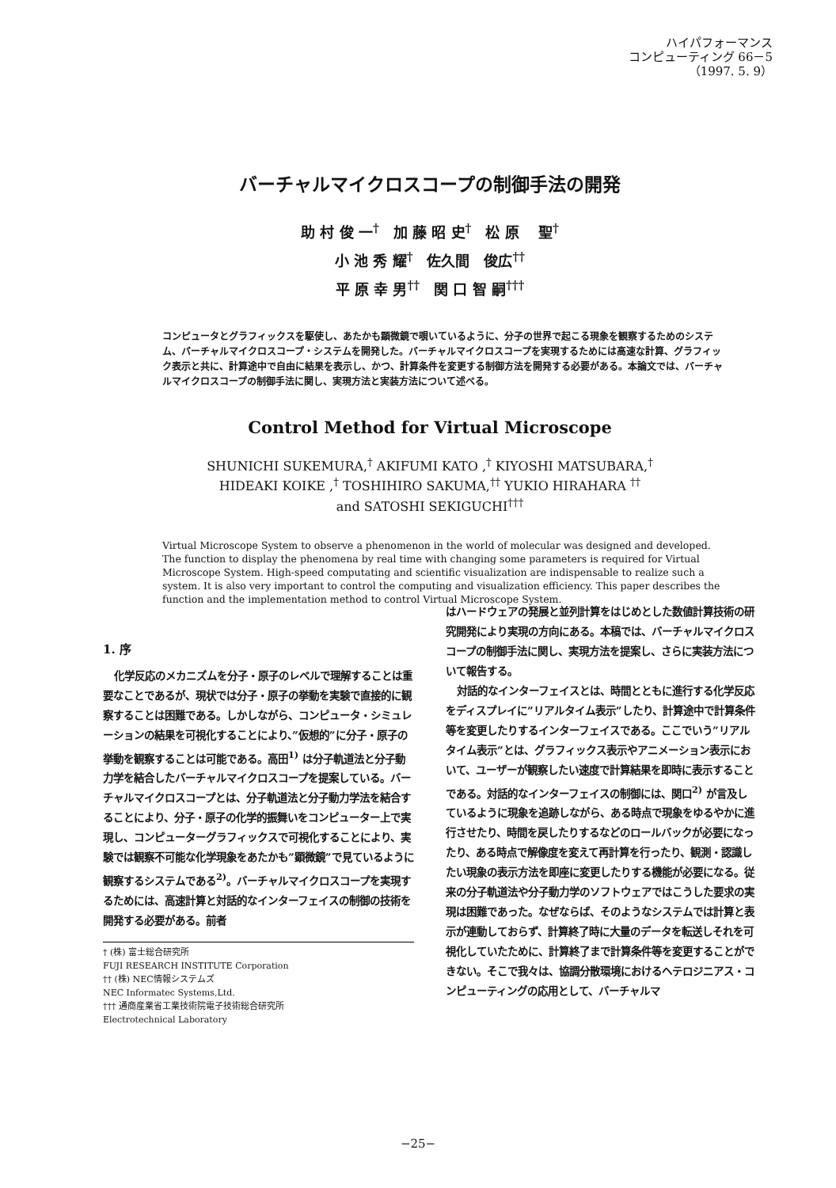ハイパフォーマンス
コンピューティング 66－5
（1997. 5. 9）
バーチャルマイクロスコープの制御手法の開発
助 村 俊 一<sup>†</sup>　加 藤 昭 史<sup>†</sup>　松 原　 聖<sup>†</sup>
小 池 秀 耀<sup>†</sup>　佐久間　俊広<sup>††</sup>
平 原 幸 男<sup>††</sup>　関 口 智 嗣<sup>†††</sup>
コンピュータとグラフィックスを駆使し、あたかも顕微鏡で覗いているように、分子の世界で起こる現象を観察するためのシステム、バーチャルマイクロスコープ・システムを開発した。バーチャルマイクロスコープを実現するためには高速な計算、グラフィック表示と共に、計算途中で自由に結果を表示し、かつ、計算条件を変更する制御方法を開発する必要がある。本論文では、バーチャルマイクロスコープの制御手法に関し、実現方法と実装方法について述べる。
Control Method for Virtual Microscope
SHUNICHI SUKEMURA,<sup>†</sup> AKIFUMI KATO ,<sup>†</sup> KIYOSHI MATSUBARA,<sup>†</sup>
HIDEAKI KOIKE ,<sup>†</sup> TOSHIHIRO SAKUMA,<sup>††</sup> YUKIO HIRAHARA <sup>††</sup>
and SATOSHI SEKIGUCHI<sup>†††</sup>
Virtual Microscope System to observe a phenomenon in the world of molecular was designed and developed. The function to display the phenomena by real time with changing some parameters is required for Virtual Microscope System. High-speed computating and scientific visualization are indispensable to realize such a system. It is also very important to control the computing and visualization efficiency. This paper describes the function and the implementation method to control Virtual Microscope System.
1. 序
化学反応のメカニズムを分子・原子のレベルで理解することは重要なことであるが、現状では分子・原子の挙動を実験で直接的に観察することは困難である。しかしながら、コンピュータ・シミュレーションの結果を可視化することにより、”仮想的”に分子・原子の挙動を観察することは可能である。高田<sup>1)</sup> は分子軌道法と分子動力学を結合したバーチャルマイクロスコープを提案している。バーチャルマイクロスコープとは、分子軌道法と分子動力学法を結合することにより、分子・原子の化学的振舞いをコンピューター上で実現し、コンピューターグラフィックスで可視化することにより、実験では観察不可能な化学現象をあたかも”顕微鏡”で見ているように観察するシステムである<sup>2)</sup>。バーチャルマイクロスコープを実現するためには、高速計算と対話的なインターフェイスの制御の技術を開発する必要がある。前者
† (株) 富士総合研究所
FUJI RESEARCH INSTITUTE Corporation
†† (株) NEC情報システムズ
NEC Informatec Systems,Ltd.
††† 通商産業省工業技術院電子技術総合研究所
Electrotechnical Laboratory
はハードウェアの発展と並列計算をはじめとした数値計算技術の研究開発により実現の方向にある。本稿では、バーチャルマイクロスコープの制御手法に関し、実現方法を提案し、さらに実装方法について報告する。
対話的なインターフェイスとは、時間とともに進行する化学反応をディスプレイに”リアルタイム表示”したり、計算途中で計算条件等を変更したりするインターフェイスである。ここでいう”リアルタイム表示”とは、グラフィックス表示やアニメーション表示において、ユーザーが観察したい速度で計算結果を即時に表示することである。対話的なインターフェイスの制御には、関口<sup>2)</sup> が言及しているように現象を追跡しながら、ある時点で現象をゆるやかに進行させたり、時間を戻したりするなどのロールバックが必要になったり、ある時点で解像度を変えて再計算を行ったり、観測・認識したい現象の表示方法を即座に変更したりする機能が必要になる。従来の分子軌道法や分子動力学のソフトウェアではこうした要求の実現は困難であった。なぜならば、そのようなシステムでは計算と表示が連動しておらず、計算終了時に大量のデータを転送しそれを可視化していたために、計算終了まで計算条件等を変更することができない。そこで我々は、協調分散環境におけるヘテロジニアス・コンピューティングの応用として、バーチャルマ
−25−